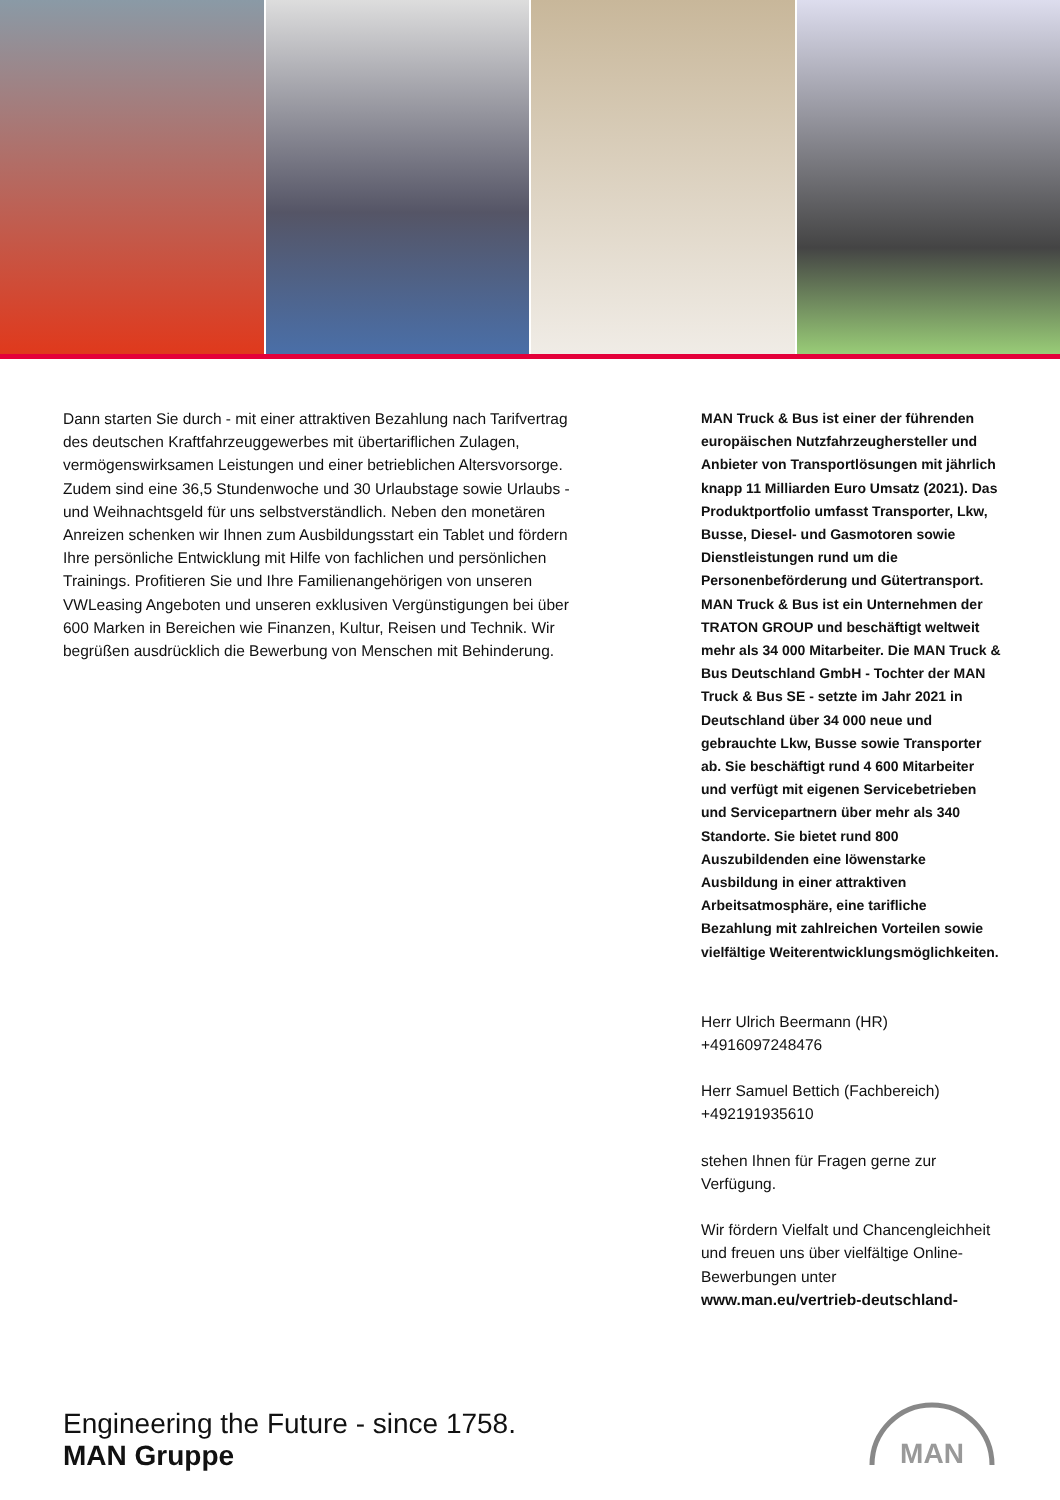Dann starten Sie durch - mit einer attraktiven Bezahlung nach Tarifvertrag des deutschen Kraftfahrzeuggewerbes mit übertariflichen Zulagen, vermögenswirksamen Leistungen und einer betrieblichen Altersvorsorge. Zudem sind eine 36,5 Stundenwoche und 30 Urlaubstage sowie Urlaubs -und Weihnachtsgeld für uns selbstverständlich. Neben den monetären Anreizen schenken wir Ihnen zum Ausbildungsstart ein Tablet und fördern Ihre persönliche Entwicklung mit Hilfe von fachlichen und persönlichen Trainings. Profitieren Sie und Ihre Familienangehörigen von unseren VWLeasing Angeboten und unseren exklusiven Vergünstigungen bei über 600 Marken in Bereichen wie Finanzen, Kultur, Reisen und Technik. Wir begrüßen ausdrücklich die Bewerbung von Menschen mit Behinderung.
MAN Truck & Bus ist einer der führenden europäischen Nutzfahrzeughersteller und Anbieter von Transportlösungen mit jährlich knapp 11 Milliarden Euro Umsatz (2021). Das Produktportfolio umfasst Transporter, Lkw, Busse, Diesel- und Gasmotoren sowie Dienstleistungen rund um die Personenbeförderung und Gütertransport. MAN Truck & Bus ist ein Unternehmen der TRATON GROUP und beschäftigt weltweit mehr als 34 000 Mitarbeiter. Die MAN Truck & Bus Deutschland GmbH - Tochter der MAN Truck & Bus SE - setzte im Jahr 2021 in Deutschland über 34 000 neue und gebrauchte Lkw, Busse sowie Transporter ab. Sie beschäftigt rund 4 600 Mitarbeiter und verfügt mit eigenen Servicebetrieben und Servicepartnern über mehr als 340 Standorte. Sie bietet rund 800 Auszubildenden eine löwenstarke Ausbildung in einer attraktiven Arbeitsatmosphäre, eine tarifliche Bezahlung mit zahlreichen Vorteilen sowie vielfältige Weiterentwicklungsmöglichkeiten.
Herr Ulrich Beermann (HR)
+4916097248476
Herr Samuel Bettich (Fachbereich)
+492191935610
stehen Ihnen für Fragen gerne zur Verfügung.
Wir fördern Vielfalt und Chancengleichheit und freuen uns über vielfältige Online-Bewerbungen unter www.man.eu/vertrieb-deutschland-
Engineering the Future - since 1758.
MAN Gruppe
MAN